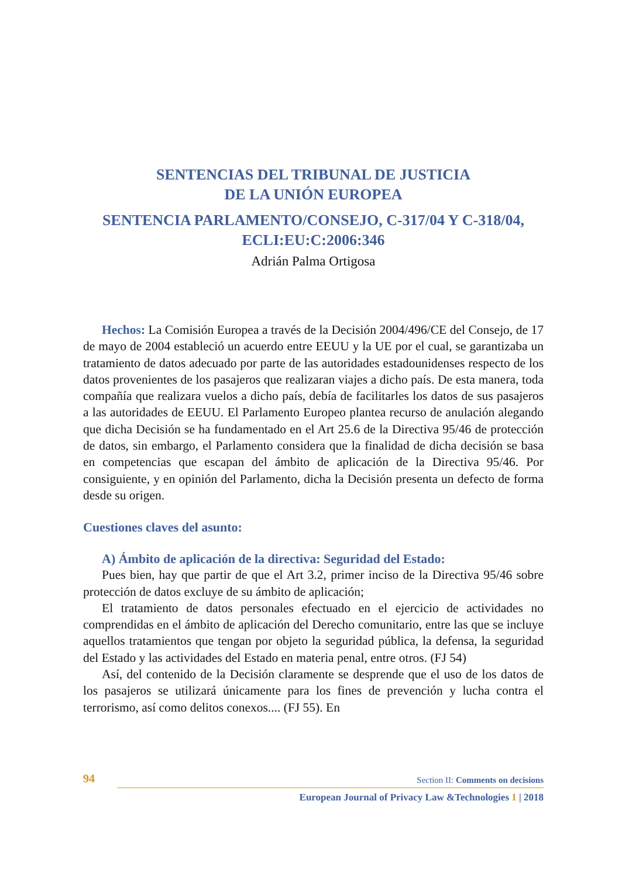SENTENCIAS DEL TRIBUNAL DE JUSTICIA
DE LA UNIÓN EUROPEA
SENTENCIA PARLAMENTO/CONSEJO, C-317/04 Y C-318/04, ECLI:EU:C:2006:346
Adrián Palma Ortigosa
Hechos: La Comisión Europea a través de la Decisión 2004/496/CE del Consejo, de 17 de mayo de 2004 estableció un acuerdo entre EEUU y la UE por el cual, se garantizaba un tratamiento de datos adecuado por parte de las autoridades estadounidenses respecto de los datos provenientes de los pasajeros que realizaran viajes a dicho país. De esta manera, toda compañía que realizara vuelos a dicho país, debía de facilitarles los datos de sus pasajeros a las autoridades de EEUU. El Parlamento Europeo plantea recurso de anulación alegando que dicha Decisión se ha fundamentado en el Art 25.6 de la Directiva 95/46 de protección de datos, sin embargo, el Parlamento considera que la finalidad de dicha decisión se basa en competencias que escapan del ámbito de aplicación de la Directiva 95/46. Por consiguiente, y en opinión del Parlamento, dicha la Decisión presenta un defecto de forma desde su origen.
Cuestiones claves del asunto:
A) Ámbito de aplicación de la directiva: Seguridad del Estado:
Pues bien, hay que partir de que el Art 3.2, primer inciso de la Directiva 95/46 sobre protección de datos excluye de su ámbito de aplicación;
El tratamiento de datos personales efectuado en el ejercicio de actividades no comprendidas en el ámbito de aplicación del Derecho comunitario, entre las que se incluye aquellos tratamientos que tengan por objeto la seguridad pública, la defensa, la seguridad del Estado y las actividades del Estado en materia penal, entre otros. (FJ 54)
Así, del contenido de la Decisión claramente se desprende que el uso de los datos de los pasajeros se utilizará únicamente para los fines de prevención y lucha contra el terrorismo, así como delitos conexos.... (FJ 55). En
94 Section II: Comments on decisions
European Journal of Privacy Law &Technologies 1 | 2018